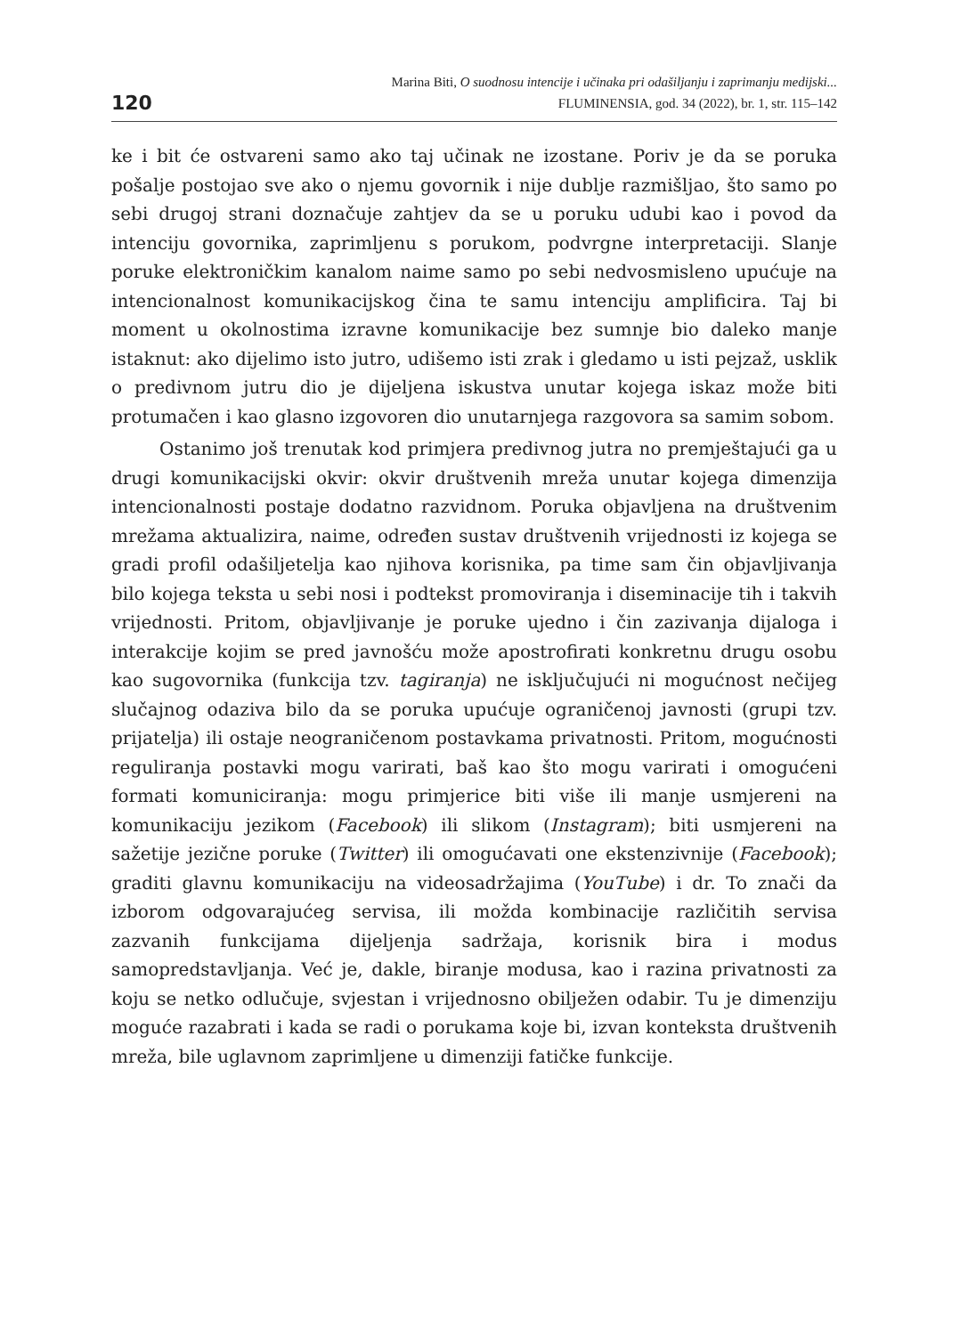120
Marina Biti, O suodnosu intencije i učinaka pri odašiljanju i zaprimanju medijski...
FLUMINENSIA, god. 34 (2022), br. 1, str. 115–142
ke i bit će ostvareni samo ako taj učinak ne izostane. Poriv je da se poruka pošalje postojao sve ako o njemu govornik i nije dublje razmišljao, što samo po sebi drugoj strani doznačuje zahtjev da se u poruku udubi kao i povod da intenciju govornika, zaprimljenu s porukom, podvrgne interpretaciji. Slanje poruke elektroničkim kanalom naime samo po sebi nedvosmisleno upućuje na intencionalnost komunikacijskog čina te samu intenciju amplificira. Taj bi moment u okolnostima izravne komunikacije bez sumnje bio daleko manje istaknut: ako dijelimo isto jutro, udišemo isti zrak i gledamo u isti pejzaž, usklik o predivnom jutru dio je dijeljena iskustva unutar kojega iskaz može biti protumačen i kao glasno izgovoren dio unutarnjega razgovora sa samim sobom.
Ostanimo još trenutak kod primjera predivnog jutra no premještajući ga u drugi komunikacijski okvir: okvir društvenih mreža unutar kojega dimenzija intencionalnosti postaje dodatno razvidnom. Poruka objavljena na društvenim mrežama aktualizira, naime, određen sustav društvenih vrijednosti iz kojega se gradi profil odašiljetelja kao njihova korisnika, pa time sam čin objavljivanja bilo kojega teksta u sebi nosi i podtekst promoviranja i diseminacije tih i takvih vrijednosti. Pritom, objavljivanje je poruke ujedno i čin zazivanja dijaloga i interakcije kojim se pred javnošću može apostrofirati konkretnu drugu osobu kao sugovornika (funkcija tzv. tagiranja) ne isključujući ni mogućnost nečijeg slučajnog odaziva bilo da se poruka upućuje ograničenoj javnosti (grupi tzv. prijatelja) ili ostaje neograničenom postavkama privatnosti. Pritom, mogućnosti reguliranja postavki mogu varirati, baš kao što mogu varirati i omogućeni formati komuniciranja: mogu primjerice biti više ili manje usmjereni na komunikaciju jezikom (Facebook) ili slikom (Instagram); biti usmjereni na sažetije jezične poruke (Twitter) ili omogućavati one ekstenzivnije (Facebook); graditi glavnu komunikaciju na videosadržajima (YouTube) i dr. To znači da izborom odgovarajućeg servisa, ili možda kombinacije različitih servisa zazvanih funkcijama dijeljenja sadržaja, korisnik bira i modus samopredstavljanja. Već je, dakle, biranje modusa, kao i razina privatnosti za koju se netko odlučuje, svjestan i vrijednosno obilježen odabir. Tu je dimenziju moguće razabrati i kada se radi o porukama koje bi, izvan konteksta društvenih mreža, bile uglavnom zaprimljene u dimenziji fatičke funkcije.